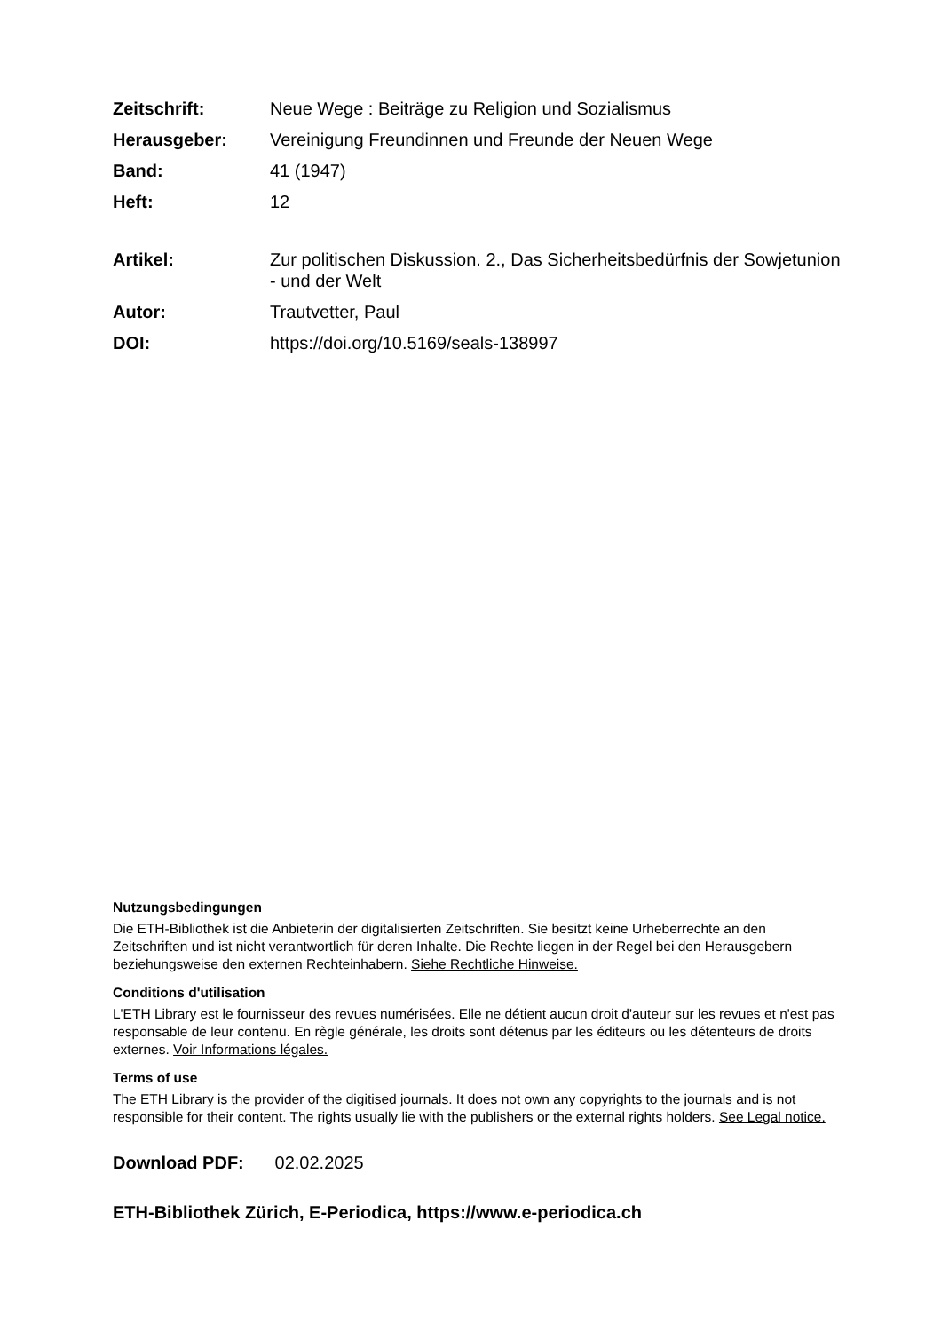Zeitschrift: Neue Wege : Beiträge zu Religion und Sozialismus
Herausgeber: Vereinigung Freundinnen und Freunde der Neuen Wege
Band: 41 (1947)
Heft: 12
Artikel: Zur politischen Diskussion. 2., Das Sicherheitsbedürfnis der Sowjetunion - und der Welt
Autor: Trautvetter, Paul
DOI: https://doi.org/10.5169/seals-138997
Nutzungsbedingungen
Die ETH-Bibliothek ist die Anbieterin der digitalisierten Zeitschriften. Sie besitzt keine Urheberrechte an den Zeitschriften und ist nicht verantwortlich für deren Inhalte. Die Rechte liegen in der Regel bei den Herausgebern beziehungsweise den externen Rechteinhabern. Siehe Rechtliche Hinweise.
Conditions d'utilisation
L'ETH Library est le fournisseur des revues numérisées. Elle ne détient aucun droit d'auteur sur les revues et n'est pas responsable de leur contenu. En règle générale, les droits sont détenus par les éditeurs ou les détenteurs de droits externes. Voir Informations légales.
Terms of use
The ETH Library is the provider of the digitised journals. It does not own any copyrights to the journals and is not responsible for their content. The rights usually lie with the publishers or the external rights holders. See Legal notice.
Download PDF: 02.02.2025
ETH-Bibliothek Zürich, E-Periodica, https://www.e-periodica.ch